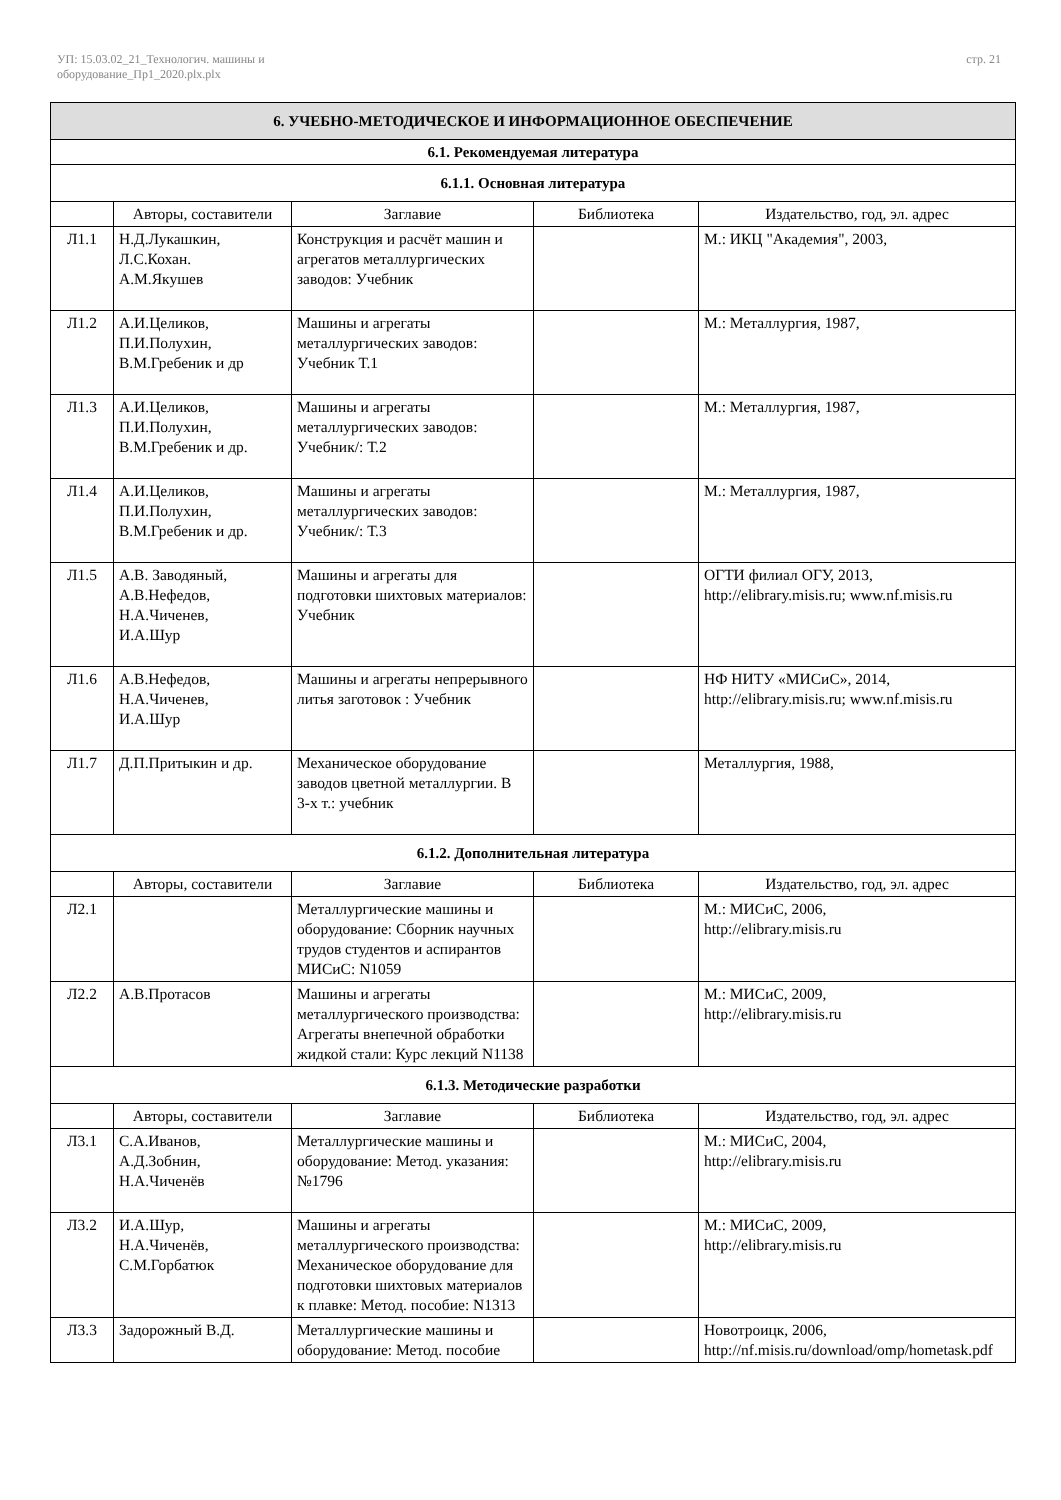УП: 15.03.02_21_Технологич. машины и
оборудование_Пр1_2020.plx.plx
стр. 21
| 6. УЧЕБНО-МЕТОДИЧЕСКОЕ И ИНФОРМАЦИОННОЕ ОБЕСПЕЧЕНИЕ | | | | |
| 6.1. Рекомендуемая литература | | | | |
| 6.1.1. Основная литература | | | | |
| | Авторы, составители | Заглавие | Библиотека | Издательство, год, эл. адрес |
| Л1.1 | Н.Д.Лукашкин, Л.С.Кохан. А.М.Якушев | Конструкция и расчёт машин и агрегатов металлургических заводов: Учебник | | М.: ИКЦ "Академия", 2003, |
| Л1.2 | А.И.Целиков, П.И.Полухин, В.М.Гребеник и др | Машины и агрегаты металлургических заводов: Учебник Т.1 | | М.: Металлургия, 1987, |
| Л1.3 | А.И.Целиков, П.И.Полухин, В.М.Гребеник и др. | Машины и агрегаты металлургических заводов: Учебник/: Т.2 | | М.: Металлургия, 1987, |
| Л1.4 | А.И.Целиков, П.И.Полухин, В.М.Гребеник и др. | Машины и агрегаты металлургических заводов: Учебник/: Т.3 | | М.: Металлургия, 1987, |
| Л1.5 | А.В. Заводяный, А.В.Нефедов, Н.А.Чиченев, И.А.Шур | Машины и агрегаты для подготовки шихтовых материалов: Учебник | | ОГТИ филиал ОГУ, 2013, http://elibrary.misis.ru; www.nf.misis.ru |
| Л1.6 | А.В.Нефедов, Н.А.Чиченев, И.А.Шур | Машины и агрегаты непрерывного литья заготовок : Учебник | | НФ НИТУ «МИСиС», 2014, http://elibrary.misis.ru; www.nf.misis.ru |
| Л1.7 | Д.П.Притыкин и др. | Механическое оборудование заводов цветной металлургии. В 3-х т.: учебник | | Металлургия, 1988, |
| 6.1.2. Дополнительная литература | | | | |
| | Авторы, составители | Заглавие | Библиотека | Издательство, год, эл. адрес |
| Л2.1 | | Металлургические машины и оборудование: Сборник научных трудов студентов и аспирантов МИСиС: N1059 | | М.: МИСиС, 2006, http://elibrary.misis.ru |
| Л2.2 | А.В.Протасов | Машины и агрегаты металлургического производства: Агрегаты внепечной обработки жидкой стали: Курс лекций N1138 | | М.: МИСиС, 2009, http://elibrary.misis.ru |
| 6.1.3. Методические разработки | | | | |
| | Авторы, составители | Заглавие | Библиотека | Издательство, год, эл. адрес |
| Л3.1 | С.А.Иванов, А.Д.Зобнин, Н.А.Чиченёв | Металлургические машины и оборудование: Метод. указания: №1796 | | М.: МИСиС, 2004, http://elibrary.misis.ru |
| Л3.2 | И.А.Шур, Н.А.Чиченёв, С.М.Горбатюк | Машины и агрегаты металлургического производства: Механическое оборудование для подготовки шихтовых материалов к плавке: Метод. пособие: N1313 | | М.: МИСиС, 2009, http://elibrary.misis.ru |
| Л3.3 | Задорожный В.Д. | Металлургические машины и оборудование: Метод. пособие | | Новотроицк, 2006, http://nf.misis.ru/download/omp/hometask.pdf |